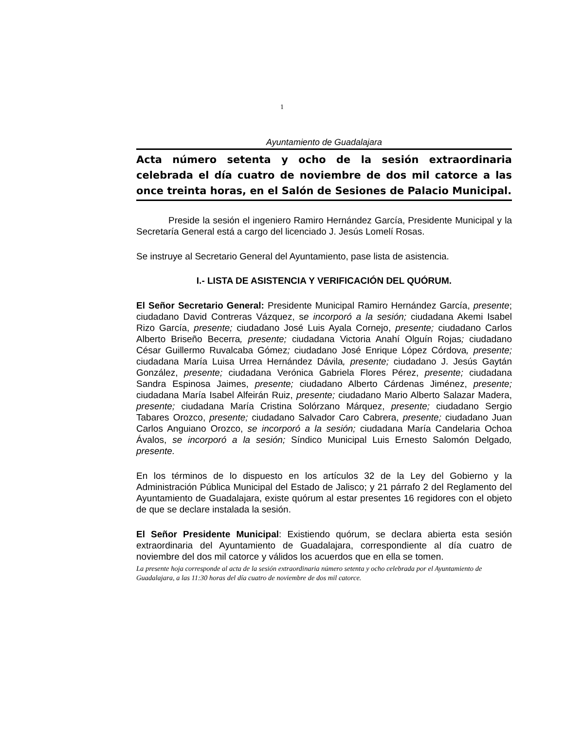1
Ayuntamiento de Guadalajara
Acta número setenta y ocho de la sesión extraordinaria celebrada el día cuatro de noviembre de dos mil catorce a las once treinta horas, en el Salón de Sesiones de Palacio Municipal.
Preside la sesión el ingeniero Ramiro Hernández García, Presidente Municipal y la Secretaría General está a cargo del licenciado J. Jesús Lomelí Rosas.
Se instruye al Secretario General del Ayuntamiento, pase lista de asistencia.
I.- LISTA DE ASISTENCIA Y VERIFICACIÓN DEL QUÓRUM.
El Señor Secretario General: Presidente Municipal Ramiro Hernández García, presente; ciudadano David Contreras Vázquez, se incorporó a la sesión; ciudadana Akemi Isabel Rizo García, presente; ciudadano José Luis Ayala Cornejo, presente; ciudadano Carlos Alberto Briseño Becerra, presente; ciudadana Victoria Anahí Olguín Rojas; ciudadano César Guillermo Ruvalcaba Gómez; ciudadano José Enrique López Córdova, presente; ciudadana María Luisa Urrea Hernández Dávila, presente; ciudadano J. Jesús Gaytán González, presente; ciudadana Verónica Gabriela Flores Pérez, presente; ciudadana Sandra Espinosa Jaimes, presente; ciudadano Alberto Cárdenas Jiménez, presente; ciudadana María Isabel Alfeirán Ruiz, presente; ciudadano Mario Alberto Salazar Madera, presente; ciudadana María Cristina Solórzano Márquez, presente; ciudadano Sergio Tabares Orozco, presente; ciudadano Salvador Caro Cabrera, presente; ciudadano Juan Carlos Anguiano Orozco, se incorporó a la sesión; ciudadana María Candelaria Ochoa Ávalos, se incorporó a la sesión; Síndico Municipal Luis Ernesto Salomón Delgado, presente.
En los términos de lo dispuesto en los artículos 32 de la Ley del Gobierno y la Administración Pública Municipal del Estado de Jalisco; y 21 párrafo 2 del Reglamento del Ayuntamiento de Guadalajara, existe quórum al estar presentes 16 regidores con el objeto de que se declare instalada la sesión.
El Señor Presidente Municipal: Existiendo quórum, se declara abierta esta sesión extraordinaria del Ayuntamiento de Guadalajara, correspondiente al día cuatro de noviembre del dos mil catorce y válidos los acuerdos que en ella se tomen.
La presente hoja corresponde al acta de la sesión extraordinaria número setenta y ocho celebrada por el Ayuntamiento de Guadalajara, a las 11:30 horas del día cuatro de noviembre de dos mil catorce.